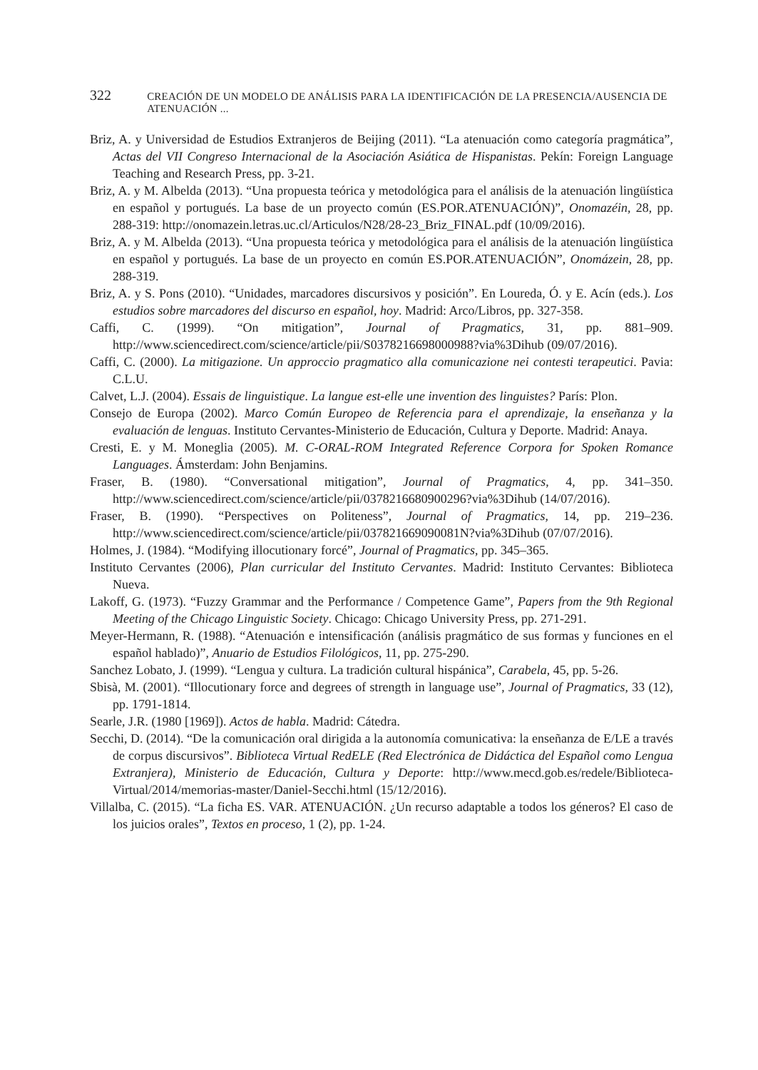322 CREACIÓN DE UN MODELO DE ANÁLISIS PARA LA IDENTIFICACIÓN DE LA PRESENCIA/AUSENCIA DE ATENUACIÓN ...
Briz, A. y Universidad de Estudios Extranjeros de Beijing (2011). “La atenuación como categoría pragmática”, Actas del VII Congreso Internacional de la Asociación Asiática de Hispanistas. Pekín: Foreign Language Teaching and Research Press, pp. 3-21.
Briz, A. y M. Albelda (2013). “Una propuesta teórica y metodológica para el análisis de la atenuación lingüística en español y portugués. La base de un proyecto común (ES.POR.ATENUACIÓN)”, Onomazéin, 28, pp. 288-319: http://onomazein.letras.uc.cl/Articulos/N28/28-23_Briz_FINAL.pdf (10/09/2016).
Briz, A. y M. Albelda (2013). “Una propuesta teórica y metodológica para el análisis de la atenuación lingüística en español y portugués. La base de un proyecto en común ES.POR.ATENUACIÓN”, Onomázein, 28, pp. 288-319.
Briz, A. y S. Pons (2010). “Unidades, marcadores discursivos y posición”. En Loureda, Ó. y E. Acín (eds.). Los estudios sobre marcadores del discurso en español, hoy. Madrid: Arco/Libros, pp. 327-358.
Caffi, C. (1999). “On mitigation”, Journal of Pragmatics, 31, pp. 881–909. http://www.sciencedirect.com/science/article/pii/S0378216698000988?via%3Dihub (09/07/2016).
Caffi, C. (2000). La mitigazione. Un approccio pragmatico alla comunicazione nei contesti terapeutici. Pavia: C.L.U.
Calvet, L.J. (2004). Essais de linguistique. La langue est-elle une invention des linguistes? París: Plon.
Consejo de Europa (2002). Marco Común Europeo de Referencia para el aprendizaje, la enseñanza y la evaluación de lenguas. Instituto Cervantes-Ministerio de Educación, Cultura y Deporte. Madrid: Anaya.
Cresti, E. y M. Moneglia (2005). M. C-ORAL-ROM Integrated Reference Corpora for Spoken Romance Languages. Ámsterdam: John Benjamins.
Fraser, B. (1980). “Conversational mitigation”, Journal of Pragmatics, 4, pp. 341–350. http://www.sciencedirect.com/science/article/pii/0378216680900296?via%3Dihub (14/07/2016).
Fraser, B. (1990). “Perspectives on Politeness”, Journal of Pragmatics, 14, pp. 219–236. http://www.sciencedirect.com/science/article/pii/037821669090081N?via%3Dihub (07/07/2016).
Holmes, J. (1984). “Modifying illocutionary forcé”, Journal of Pragmatics, pp. 345–365.
Instituto Cervantes (2006), Plan curricular del Instituto Cervantes. Madrid: Instituto Cervantes: Biblioteca Nueva.
Lakoff, G. (1973). “Fuzzy Grammar and the Performance / Competence Game”, Papers from the 9th Regional Meeting of the Chicago Linguistic Society. Chicago: Chicago University Press, pp. 271-291.
Meyer-Hermann, R. (1988). “Atenuación e intensificación (análisis pragmático de sus formas y funciones en el español hablado)”, Anuario de Estudios Filológicos, 11, pp. 275-290.
Sanchez Lobato, J. (1999). “Lengua y cultura. La tradición cultural hispánica”, Carabela, 45, pp. 5-26.
Sbisà, M. (2001). “Illocutionary force and degrees of strength in language use”, Journal of Pragmatics, 33 (12), pp. 1791-1814.
Searle, J.R. (1980 [1969]). Actos de habla. Madrid: Cátedra.
Secchi, D. (2014). “De la comunicación oral dirigida a la autonomía comunicativa: la enseñanza de E/LE a través de corpus discursivos”. Biblioteca Virtual RedELE (Red Electrónica de Didáctica del Español como Lengua Extranjera), Ministerio de Educación, Cultura y Deporte: http://www.mecd.gob.es/redele/Biblioteca-Virtual/2014/memorias-master/Daniel-Secchi.html (15/12/2016).
Villalba, C. (2015). “La ficha ES. VAR. ATENUACIÓN. ¿Un recurso adaptable a todos los géneros? El caso de los juicios orales”, Textos en proceso, 1 (2), pp. 1-24.